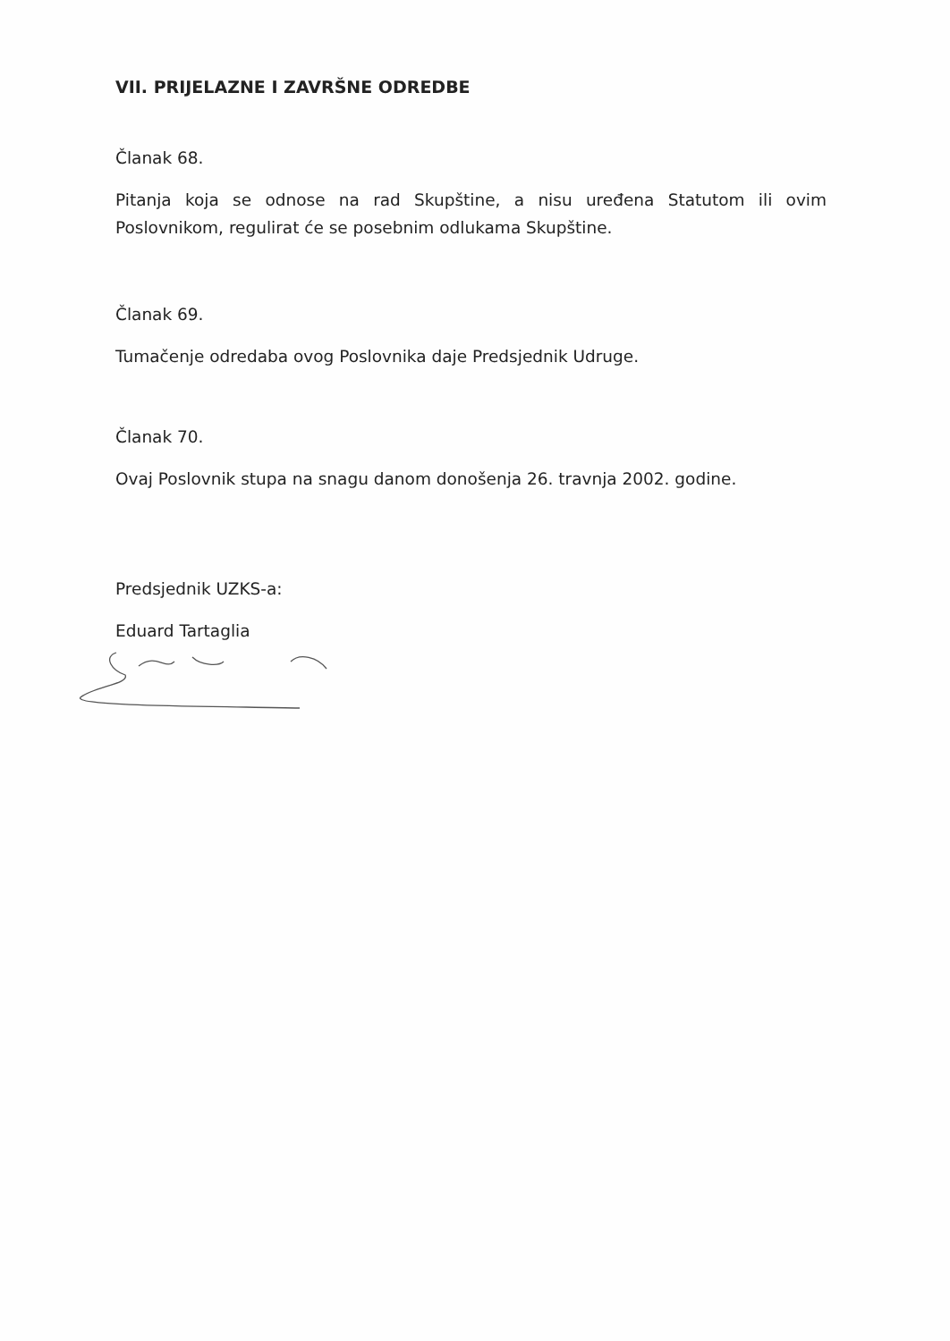VII. PRIJELAZNE I ZAVRŠNE ODREDBE
Članak 68.
Pitanja koja se odnose na rad Skupštine, a nisu uređena Statutom ili ovim Poslovnikom, regulirat će se posebnim odlukama Skupštine.
Članak 69.
Tumačenje odredaba ovog Poslovnika daje Predsjednik Udruge.
Članak 70.
Ovaj Poslovnik stupa na snagu danom donošenja 26. travnja 2002. godine.
Predsjednik UZKS-a:
Eduard Tartaglia